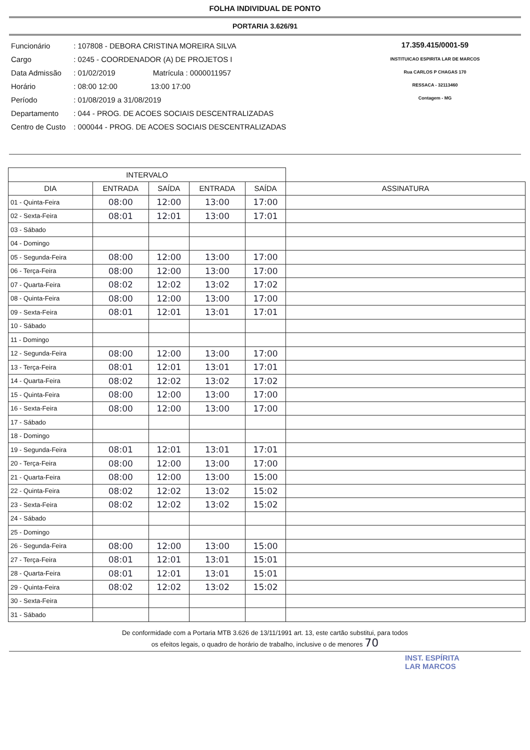FOLHA INDIVIDUAL DE PONTO
PORTARIA 3.626/91
| Funcionário | : 107808 - DEBORA CRISTINA MOREIRA SILVA |
| Cargo | : 0245 - COORDENADOR (A) DE PROJETOS I |
| Data Admissão | : 01/02/2019 Matrícula : 0000011957 |
| Horário | : 08:00 12:00 13:00 17:00 |
| Período | : 01/08/2019 a 31/08/2019 |
| Departamento | : 044 - PROG. DE ACOES SOCIAIS DESCENTRALIZADAS |
| Centro de Custo | : 000044 - PROG. DE ACOES SOCIAIS DESCENTRALIZADAS |
17.359.415/0001-59
INSTITUICAO ESPIRITA LAR DE MARCOS
Rua CARLOS P CHAGAS 170
RESSACA - 32113460
Contagem - MG
| INTERVALO | | | | | |
| --- | --- | --- | --- | --- | --- |
| DIA | ENTRADA | SAÍDA | ENTRADA | SAÍDA | ASSINATURA |
| 01 - Quinta-Feira | 08:00 | 12:00 | 13:00 | 17:00 | |
| 02 - Sexta-Feira | 08:01 | 12:01 | 13:00 | 17:01 | |
| 03 - Sábado | | | | | |
| 04 - Domingo | | | | | |
| 05 - Segunda-Feira | 08:00 | 12:00 | 13:00 | 17:00 | |
| 06 - Terça-Feira | 08:00 | 12:00 | 13:00 | 17:00 | |
| 07 - Quarta-Feira | 08:02 | 12:02 | 13:02 | 17:02 | |
| 08 - Quinta-Feira | 08:00 | 12:00 | 13:00 | 17:00 | |
| 09 - Sexta-Feira | 08:01 | 12:01 | 13:01 | 17:01 | |
| 10 - Sábado | | | | | |
| 11 - Domingo | | | | | |
| 12 - Segunda-Feira | 08:00 | 12:00 | 13:00 | 17:00 | |
| 13 - Terça-Feira | 08:01 | 12:01 | 13:01 | 17:01 | |
| 14 - Quarta-Feira | 08:02 | 12:02 | 13:02 | 17:02 | |
| 15 - Quinta-Feira | 08:00 | 12:00 | 13:00 | 17:00 | |
| 16 - Sexta-Feira | 08:00 | 12:00 | 13:00 | 17:00 | |
| 17 - Sábado | | | | | |
| 18 - Domingo | | | | | |
| 19 - Segunda-Feira | 08:01 | 12:01 | 13:01 | 17:01 | |
| 20 - Terça-Feira | 08:00 | 12:00 | 13:00 | 17:00 | |
| 21 - Quarta-Feira | 08:00 | 12:00 | 13:00 | 15:00 | |
| 22 - Quinta-Feira | 08:02 | 12:02 | 13:02 | 15:02 | |
| 23 - Sexta-Feira | 08:02 | 12:02 | 13:02 | 15:02 | |
| 24 - Sábado | | | | | |
| 25 - Domingo | | | | | |
| 26 - Segunda-Feira | 08:00 | 12:00 | 13:00 | 15:00 | |
| 27 - Terça-Feira | 08:01 | 12:01 | 13:01 | 15:01 | |
| 28 - Quarta-Feira | 08:01 | 12:01 | 13:01 | 15:01 | |
| 29 - Quinta-Feira | 08:02 | 12:02 | 13:02 | 15:02 | |
| 30 - Sexta-Feira | | | | | |
| 31 - Sábado | | | | | |
De conformidade com a Portaria MTB 3.626 de 13/11/1991 art. 13, este cartão substitui, para todos
os efeitos legais, o quadro de horário de trabalho, inclusive o de menores 70
INST. ESPÍRITA
LAR MARCOS